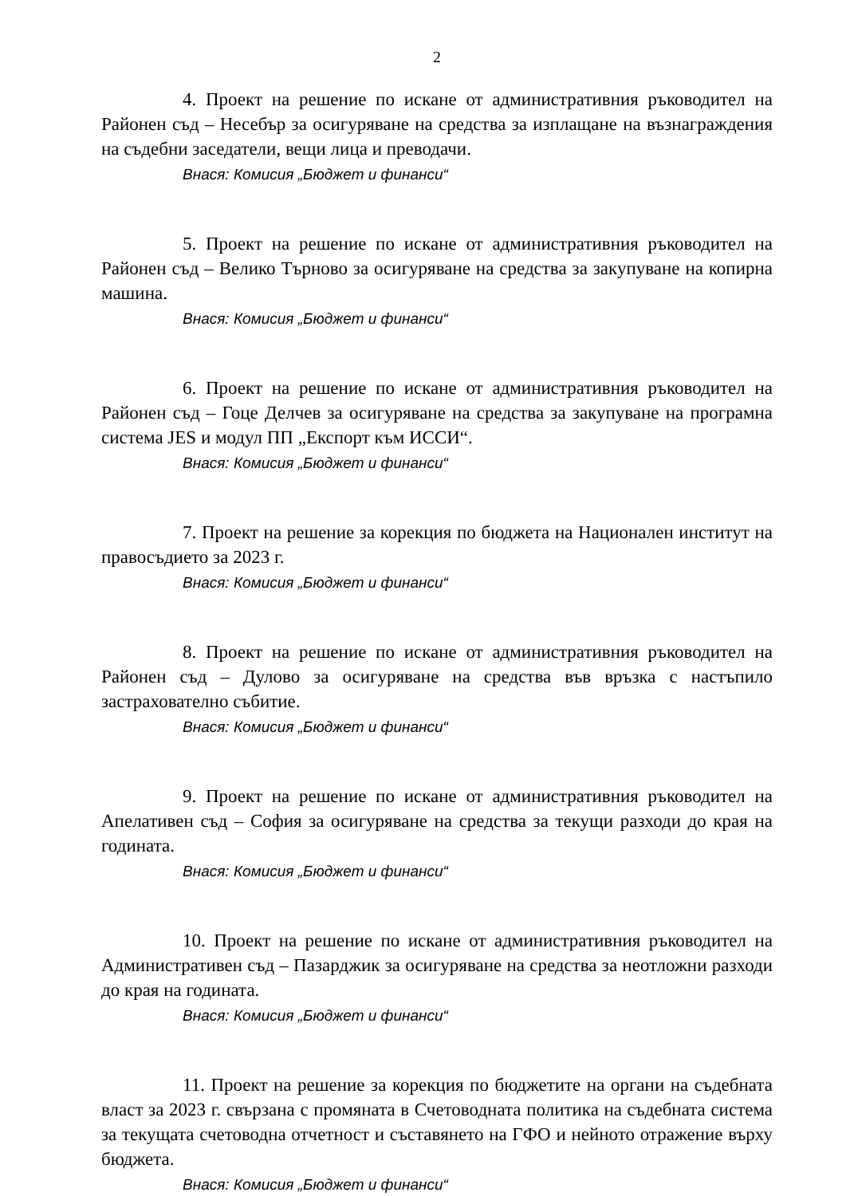2
4. Проект на решение по искане от административния ръководител на Районен съд – Несебър за осигуряване на средства за изплащане на възнаграждения на съдебни заседатели, вещи лица и преводачи.
Внася: Комисия „Бюджет и финанси“
5. Проект на решение по искане от административния ръководител на Районен съд – Велико Търново за осигуряване на средства за закупуване на копирна машина.
Внася: Комисия „Бюджет и финанси“
6. Проект на решение по искане от административния ръководител на Районен съд – Гоце Делчев за осигуряване на средства за закупуване на програмна система JES и модул ПП „Експорт към ИССИ“.
Внася: Комисия „Бюджет и финанси“
7. Проект на решение за корекция по бюджета на Национален институт на правосъдието за 2023 г.
Внася: Комисия „Бюджет и финанси“
8. Проект на решение по искане от административния ръководител на Районен съд – Дулово за осигуряване на средства във връзка с настъпило застрахователно събитие.
Внася: Комисия „Бюджет и финанси“
9. Проект на решение по искане от административния ръководител на Апелативен съд – София за осигуряване на средства за текущи разходи до края на годината.
Внася: Комисия „Бюджет и финанси“
10. Проект на решение по искане от административния ръководител на Административен съд – Пазарджик за осигуряване на средства за неотложни разходи до края на годината.
Внася: Комисия „Бюджет и финанси“
11. Проект на решение за корекция по бюджетите на органи на съдебната власт за 2023 г. свързана с промяната в Счетоводната политика на съдебната система за текущата счетоводна отчетност и съставянето на ГФО и нейното отражение върху бюджета.
Внася: Комисия „Бюджет и финанси“